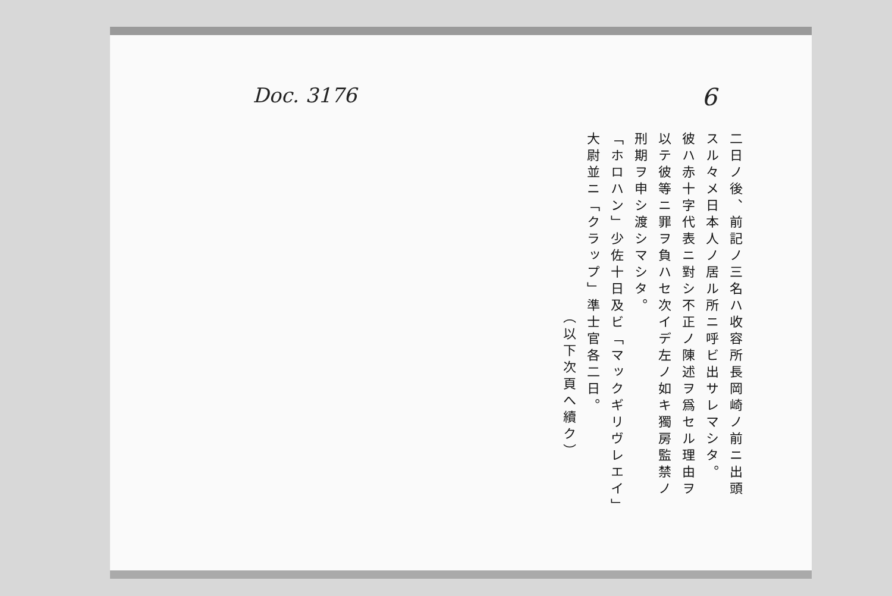Doc. 3176 6
二日ノ後、前記ノ三名ハ收容所長岡崎ノ前ニ出頭
スル々メ日本人ノ居ル所ニ呼ビ出サレマシタ。
彼ハ赤十字代表ニ對シ不正ノ陳述ヲ爲セル理由ヲ
以テ彼等ニ罪ヲ負ハセ次イデ左ノ如キ獨房監禁ノ
刑期ヲ申シ渡シマシタ。
「ホロハン」少佐十日及ビ「マックギリヴレエイ」
大尉並ニ「クラップ」準士官各二日。
（以下次頁へ續ク）